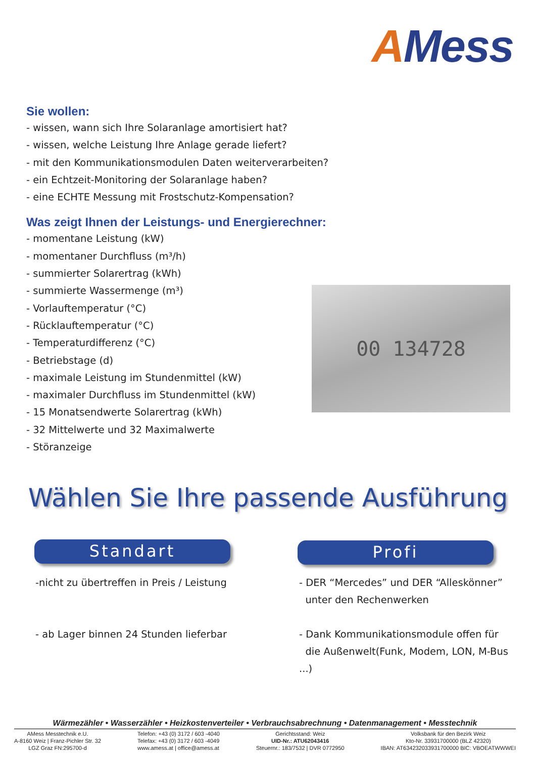AMess
Sie wollen:
- wissen, wann sich Ihre Solaranlage amortisiert hat?
- wissen, welche Leistung Ihre Anlage gerade liefert?
- mit den Kommunikationsmodulen Daten weiterverarbeiten?
- ein Echtzeit-Monitoring der Solaranlage haben?
- eine ECHTE Messung mit Frostschutz-Kompensation?
Was zeigt Ihnen der Leistungs- und Energierechner:
- momentane Leistung (kW)
- momentaner Durchfluss (m³/h)
- summierter Solarertrag (kWh)
- summierte Wassermenge (m³)
- Vorlauftemperatur (°C)
- Rücklauftemperatur (°C)
- Temperaturdifferenz (°C)
- Betriebstage (d)
- maximale Leistung im Stundenmittel (kW)
- maximaler Durchfluss im Stundenmittel (kW)
- 15 Monatsendwerte Solarertrag (kWh)
- 32 Mittelwerte und 32 Maximalwerte
- Störanzeige
00 134728
Wählen Sie Ihre passende Ausführung
Standart Profi
-nicht zu übertreffen in Preis / Leistung
- ab Lager binnen 24 Stunden lieferbar
- DER “Mercedes” und DER “Alleskönner”
unter den Rechenwerken
- Dank Kommunikationsmodule offen für
die Außenwelt(Funk, Modem, LON, M-Bus ...)
Wärmezähler • Wasserzähler • Heizkostenverteiler • Verbrauchsabrechnung • Datenmanagement • Messtechnik
AMess Messtechnik e.U.
A-8160 Weiz | Franz-Pichler Str. 32
LGZ Graz FN:295700-d
Telefon: +43 (0) 3172 / 603 -4040
Telefax: +43 (0) 3172 / 603 -4049
www.amess.at | office@amess.at
Gerichtsstand: Weiz
UID-Nr.: ATU62043416
Steuernr.: 183/7532 | DVR 0772950
Volksbank für den Bezirk Weiz
Kto-Nr. 33931700000 (BLZ 42320)
IBAN: AT634232033931700000 BIC: VBOEATWWWEI